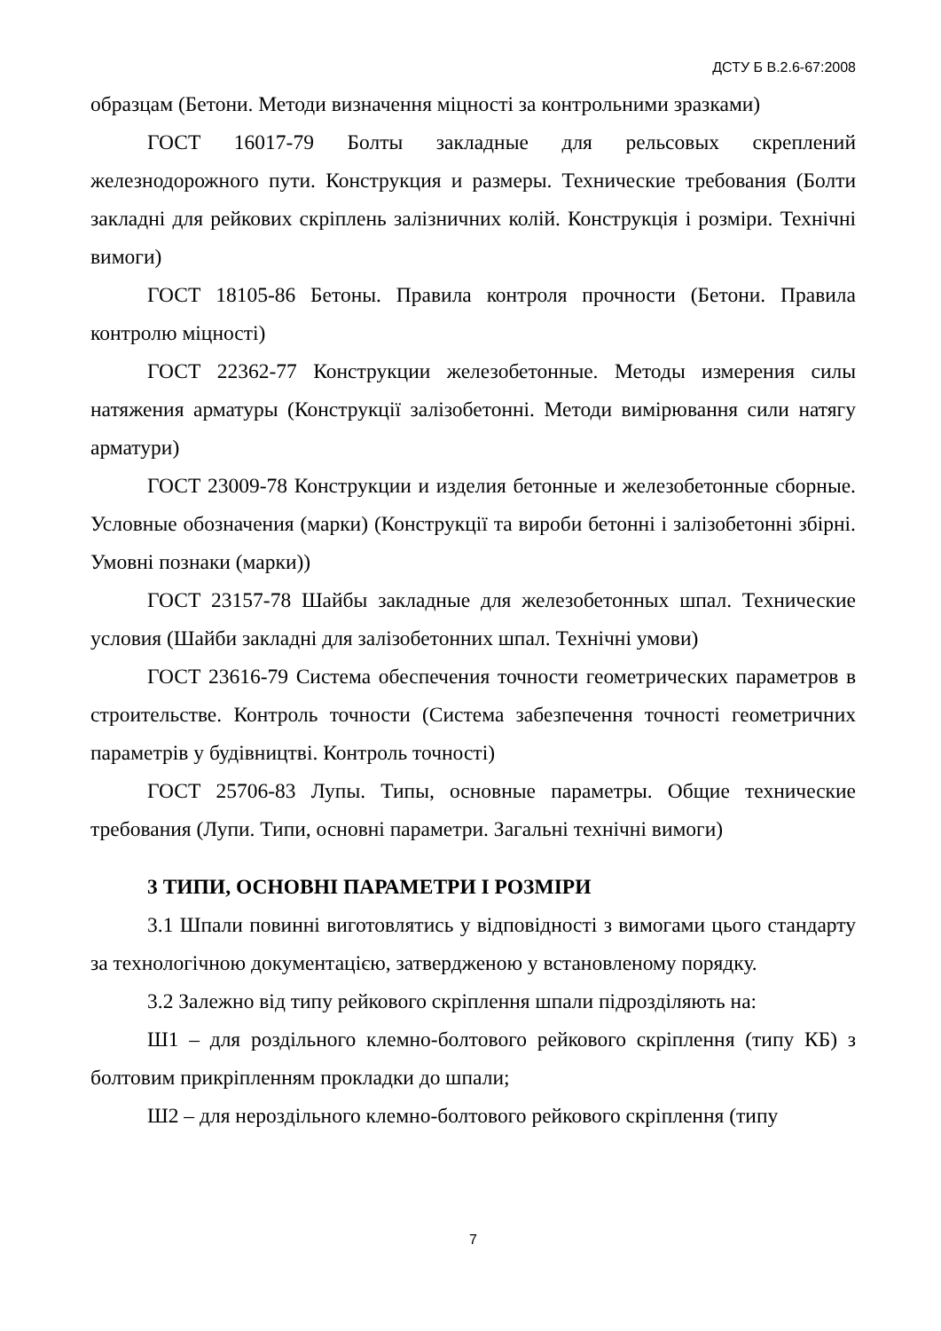ДСТУ Б В.2.6-67:2008
образцам (Бетони. Методи визначення міцності за контрольними зразками)
ГОСТ 16017-79 Болты закладные для рельсовых скреплений железнодорожного пути. Конструкция и размеры. Технические требования (Болти закладні для рейкових скріплень залізничних колій. Конструкція і розміри. Технічні вимоги)
ГОСТ 18105-86 Бетоны. Правила контроля прочности (Бетони. Правила контролю міцності)
ГОСТ 22362-77 Конструкции железобетонные. Методы измерения силы натяжения арматуры (Конструкції залізобетонні. Методи вимірювання сили натягу арматури)
ГОСТ 23009-78 Конструкции и изделия бетонные и железобетонные сборные. Условные обозначения (марки) (Конструкції та вироби бетонні і залізобетонні збірні. Умовні познаки (марки))
ГОСТ 23157-78 Шайбы закладные для железобетонных шпал. Технические условия (Шайби закладні для залізобетонних шпал. Технічні умови)
ГОСТ 23616-79 Система обеспечения точности геометрических параметров в строительстве. Контроль точности (Система забезпечення точності геометричних параметрів у будівництві. Контроль точності)
ГОСТ 25706-83 Лупы. Типы, основные параметры. Общие технические требования (Лупи. Типи, основні параметри. Загальні технічні вимоги)
3 ТИПИ, ОСНОВНІ ПАРАМЕТРИ І РОЗМІРИ
3.1 Шпали повинні виготовлятись у відповідності з вимогами цього стандарту за технологічною документацією, затвердженою у встановленому порядку.
3.2 Залежно від типу рейкового скріплення шпали підрозділяють на:
Ш1 – для роздільного клемно-болтового рейкового скріплення (типу КБ) з болтовим прикріпленням прокладки до шпали;
Ш2 – для нероздільного клемно-болтового рейкового скріплення (типу
7